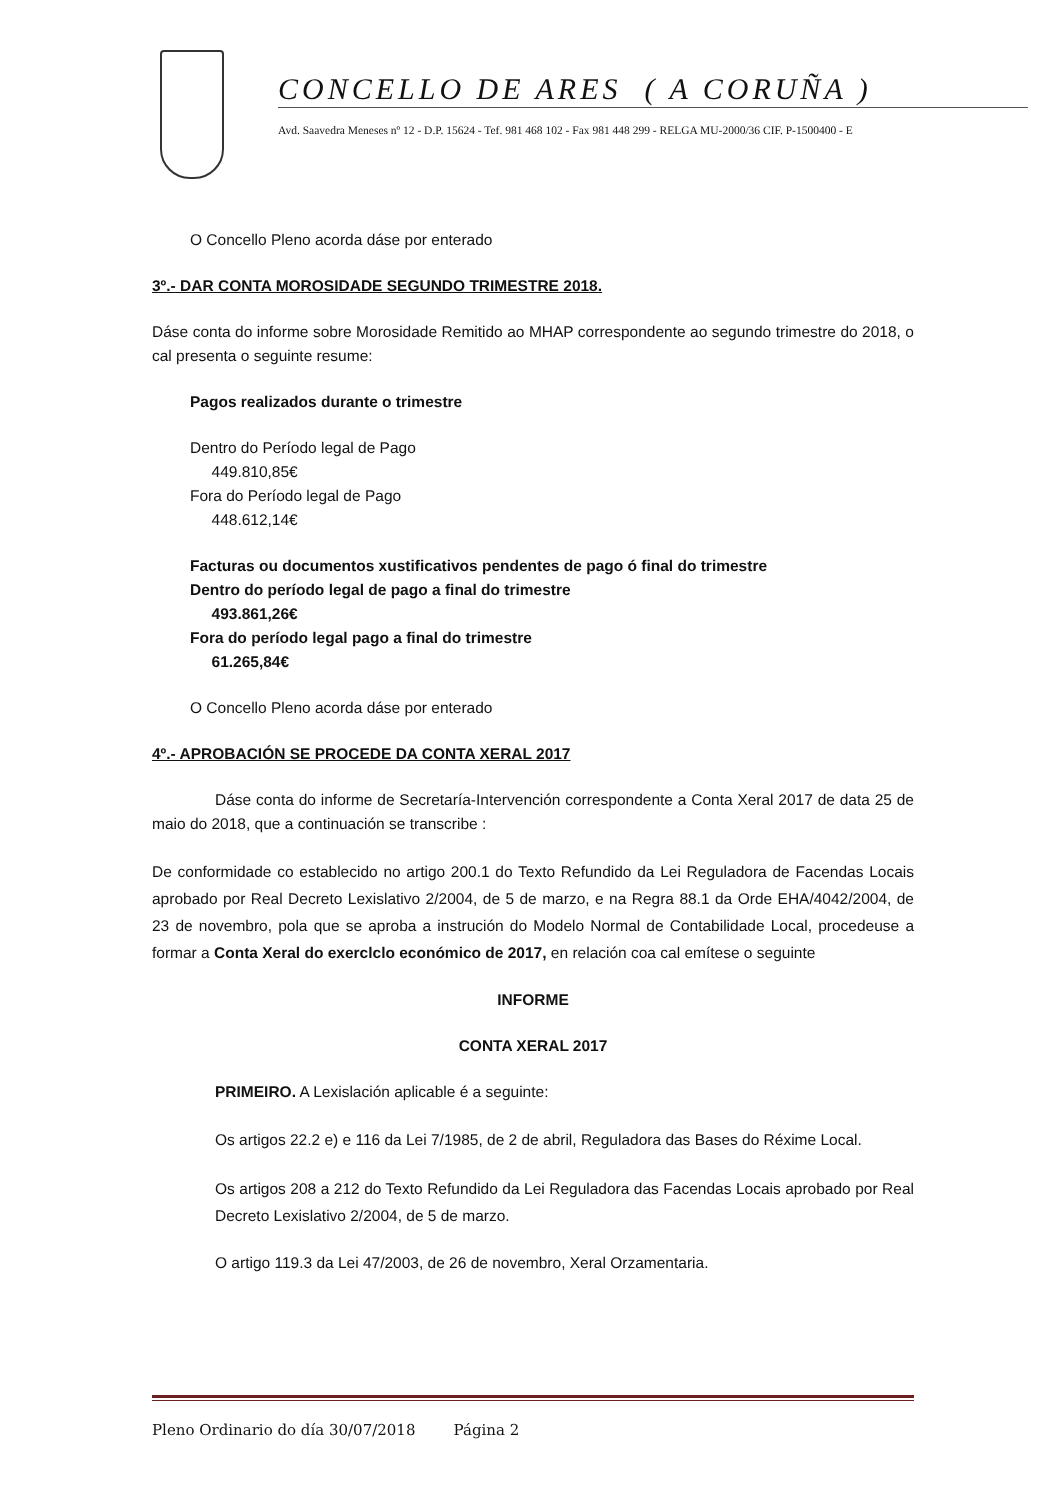CONCELLO DE ARES ( A CORUÑA )
Avd. Saavedra Meneses nº 12 - D.P. 15624 - Tef. 981 468 102 - Fax 981 448 299 - RELGA MU-2000/36 CIF. P-1500400 - E
O Concello Pleno acorda dáse por enterado
3º.- DAR CONTA MOROSIDADE SEGUNDO TRIMESTRE 2018.
Dáse conta do informe sobre Morosidade Remitido ao MHAP correspondente ao segundo trimestre do 2018, o cal presenta o seguinte resume:
Pagos realizados durante o trimestre
Dentro do Período legal de Pago
449.810,85€
Fora do Período legal de Pago
448.612,14€
Facturas ou documentos xustificativos pendentes de pago ó final do trimestre
Dentro do período legal de pago a final do trimestre
493.861,26€
Fora do período legal pago a final do trimestre
61.265,84€
O Concello Pleno acorda dáse por enterado
4º.- APROBACIÓN SE PROCEDE DA CONTA XERAL 2017
Dáse conta do informe de Secretaría-Intervención correspondente a Conta Xeral 2017 de data 25 de maio do 2018, que a continuación se transcribe :
De conformidade co establecido no artigo 200.1 do Texto Refundido da Lei Reguladora de Facendas Locais aprobado por Real Decreto Lexislativo 2/2004, de 5 de marzo, e na Regra 88.1 da Orde EHA/4042/2004, de 23 de novembro, pola que se aproba a instrución do Modelo Normal de Contabilidade Local, procedeuse a formar a Conta Xeral do exerclclo económico de 2017, en relación coa cal emítese o seguinte
INFORME
CONTA XERAL 2017
PRIMEIRO. A Lexislación aplicable é a seguinte:
Os artigos 22.2 e) e 116 da Lei 7/1985, de 2 de abril, Reguladora das Bases do Réxime Local.
Os artigos 208 a 212 do Texto Refundido da Lei Reguladora das Facendas Locais aprobado por Real Decreto Lexislativo 2/2004, de 5 de marzo.
O artigo 119.3 da Lei 47/2003, de 26 de novembro, Xeral Orzamentaria.
Pleno Ordinario do día 30/07/2018 Página 2